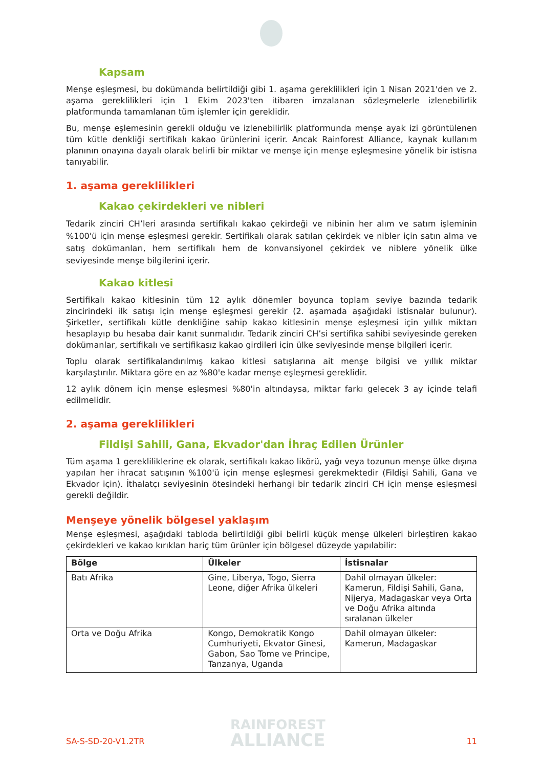Kapsam
Menşe eşleşmesi, bu dokümanda belirtildiği gibi 1. aşama gereklilikleri için 1 Nisan 2021'den ve 2. aşama gereklilikleri için 1 Ekim 2023'ten itibaren imzalanan sözleşmelerle izlenebilirlik platformunda tamamlanan tüm işlemler için gereklidir.
Bu, menşe eşlemesinin gerekli olduğu ve izlenebilirlik platformunda menşe ayak izi görüntülenen tüm kütle denkliği sertifikalı kakao ürünlerini içerir. Ancak Rainforest Alliance, kaynak kullanım planının onayına dayalı olarak belirli bir miktar ve menşe için menşe eşleşmesine yönelik bir istisna tanıyabilir.
1. aşama gereklilikleri
Kakao çekirdekleri ve nibleri
Tedarik zinciri CH’leri arasında sertifikalı kakao çekirdeği ve nibinin her alım ve satım işleminin %100'ü için menşe eşleşmesi gerekir. Sertifikalı olarak satılan çekirdek ve nibler için satın alma ve satış dokümanları, hem sertifikalı hem de konvansiyonel çekirdek ve niblere yönelik ülke seviyesinde menşe bilgilerini içerir.
Kakao kitlesi
Sertifikalı kakao kitlesinin tüm 12 aylık dönemler boyunca toplam seviye bazında tedarik zincirindeki ilk satışı için menşe eşleşmesi gerekir (2. aşamada aşağıdaki istisnalar bulunur). Şirketler, sertifikalı kütle denkliğine sahip kakao kitlesinin menşe eşleşmesi için yıllık miktarı hesaplayıp bu hesaba dair kanıt sunmalıdır. Tedarik zinciri CH’si sertifika sahibi seviyesinde gereken dokümanlar, sertifikalı ve sertifikasız kakao girdileri için ülke seviyesinde menşe bilgileri içerir.
Toplu olarak sertifikalandırılmış kakao kitlesi satışlarına ait menşe bilgisi ve yıllık miktar karşılaştırılır. Miktara göre en az %80'e kadar menşe eşleşmesi gereklidir.
12 aylık dönem için menşe eşleşmesi %80'in altındaysa, miktar farkı gelecek 3 ay içinde telafi edilmelidir.
2. aşama gereklilikleri
Fildişi Sahili, Gana, Ekvador'dan İhraç Edilen Ürünler
Tüm aşama 1 gerekliliklerine ek olarak, sertifikalı kakao likörü, yağı veya tozunun menşe ülke dışına yapılan her ihracat satışının %100'ü için menşe eşleşmesi gerekmektedir (Fildişi Sahili, Gana ve Ekvador için). İthalatçı seviyesinin ötesindeki herhangi bir tedarik zinciri CH için menşe eşleşmesi gerekli değildir.
Menşeye yönelik bölgesel yaklaşım
Menşe eşleşmesi, aşağıdaki tabloda belirtildiği gibi belirli küçük menşe ülkeleri birleştiren kakao çekirdekleri ve kakao kırıkları hariç tüm ürünler için bölgesel düzeyde yapılabilir:
| Bölge | Ülkeler | İstisnalar |
| --- | --- | --- |
| Batı Afrika | Gine, Liberya, Togo, Sierra Leone, diğer Afrika ülkeleri | Dahil olmayan ülkeler: Kamerun, Fildişi Sahili, Gana, Nijerya, Madagaskar veya Orta ve Doğu Afrika altında sıralanan ülkeler |
| Orta ve Doğu Afrika | Kongo, Demokratik Kongo Cumhuriyeti, Ekvator Ginesi, Gabon, Sao Tome ve Principe, Tanzanya, Uganda | Dahil olmayan ülkeler: Kamerun, Madagaskar |
RAINFOREST
ALLIANCE
SA-S-SD-20-V1.2TR 11